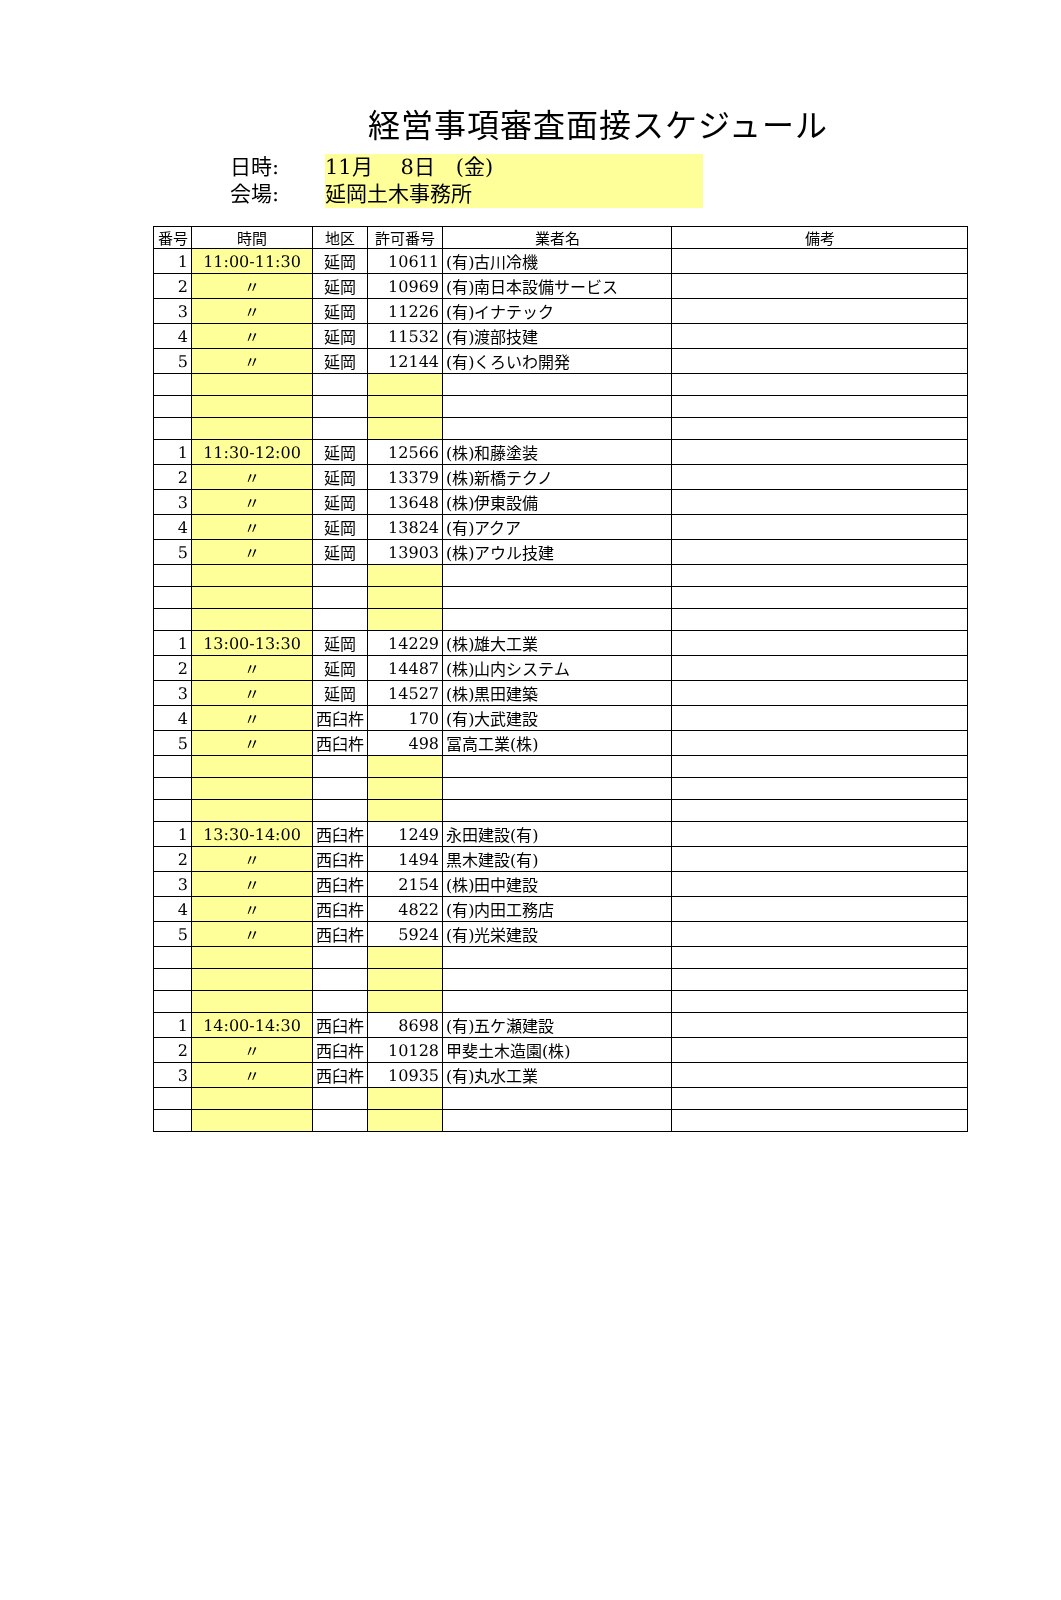経営事項審査面接スケジュール
日時:
11月　 8日　(金)
会場:
延岡土木事務所
| 番号 | 時間 | 地区 | 許可番号 | 業者名 | 備考 |
| --- | --- | --- | --- | --- | --- |
| 1 | 11:00-11:30 | 延岡 | 10611 | (有)古川冷機 | |
| 2 | 〃 | 延岡 | 10969 | (有)南日本設備サービス | |
| 3 | 〃 | 延岡 | 11226 | (有)イナテック | |
| 4 | 〃 | 延岡 | 11532 | (有)渡部技建 | |
| 5 | 〃 | 延岡 | 12144 | (有)くろいわ開発 | |
| 1 | 11:30-12:00 | 延岡 | 12566 | (株)和藤塗装 | |
| 2 | 〃 | 延岡 | 13379 | (株)新橋テクノ | |
| 3 | 〃 | 延岡 | 13648 | (株)伊東設備 | |
| 4 | 〃 | 延岡 | 13824 | (有)アクア | |
| 5 | 〃 | 延岡 | 13903 | (株)アウル技建 | |
| 1 | 13:00-13:30 | 延岡 | 14229 | (株)雄大工業 | |
| 2 | 〃 | 延岡 | 14487 | (株)山内システム | |
| 3 | 〃 | 延岡 | 14527 | (株)黒田建築 | |
| 4 | 〃 | 西臼杵 | 170 | (有)大武建設 | |
| 5 | 〃 | 西臼杵 | 498 | 冨高工業(株) | |
| 1 | 13:30-14:00 | 西臼杵 | 1249 | 永田建設(有) | |
| 2 | 〃 | 西臼杵 | 1494 | 黒木建設(有) | |
| 3 | 〃 | 西臼杵 | 2154 | (株)田中建設 | |
| 4 | 〃 | 西臼杵 | 4822 | (有)内田工務店 | |
| 5 | 〃 | 西臼杵 | 5924 | (有)光栄建設 | |
| 1 | 14:00-14:30 | 西臼杵 | 8698 | (有)五ケ瀬建設 | |
| 2 | 〃 | 西臼杵 | 10128 | 甲斐土木造園(株) | |
| 3 | 〃 | 西臼杵 | 10935 | (有)丸水工業 | |